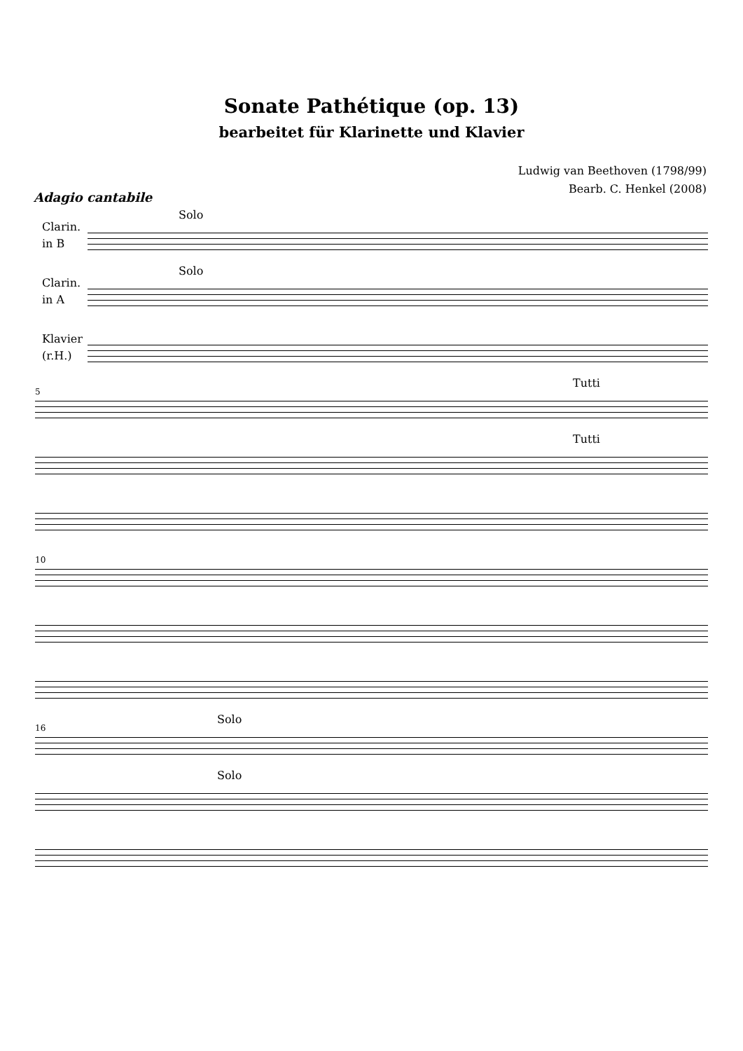Sonate Pathétique (op. 13)
bearbeitet für Klarinette und Klavier
Ludwig van Beethoven (1798/99)
Bearb. C. Henkel (2008)
Adagio cantabile
Clarin.
in B
Solo
Clarin.
in A
Solo
Klavier
(r.H.)
5
Tutti
Tutti
10
16
Solo
Solo